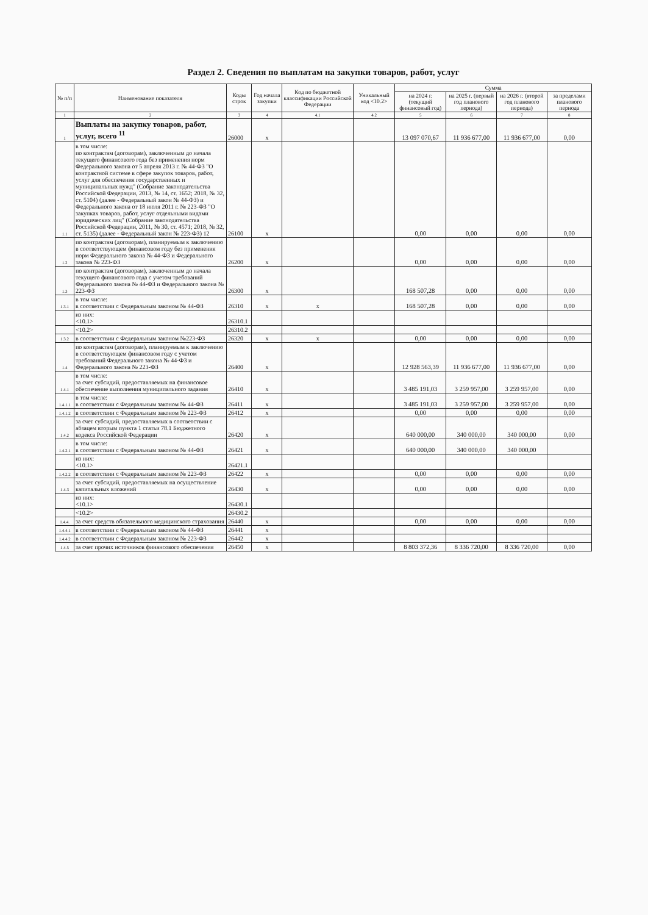Раздел 2. Сведения по выплатам на закупки товаров, работ, услуг
| № п/п | Наименование показателя | Коды строк | Год начала закупки | Код по бюджетной классификации Российской Федерации | Уникальный код <10.2> | Сумма | | | |
| --- | --- | --- | --- | --- | --- | --- | --- | --- | --- |
| | | | | | | на 2024 г. (текущий финансовый год) | на 2025 г. (первый год планового периода) | на 2026 г. (второй год планового периода) | за пределами планового периода |
| 1 | 2 | 3 | 4 | 4.1 | 4.2 | 5 | 6 | 7 | 8 |
| 1 | Выплаты на закупку товаров, работ, услуг, всего <sup>11</sup> | 26000 | x | | | 13 097 070,67 | 11 936 677,00 | 11 936 677,00 | 0,00 |
| 1.1 | в том числе: по контрактам (договорам), заключенным до начала текущего финансового года без применения норм Федерального закона от 5 апреля 2013 г. № 44-ФЗ "О контрактной системе в сфере закупок товаров, работ, услуг для обеспечения государственных и муниципальных нужд" (Собрание законодательства Российской Федерации, 2013, № 14, ст. 1652; 2018, № 32, ст. 5104) (далее - Федеральный закон № 44-ФЗ) и Федерального закона от 18 июля 2011 г. № 223-ФЗ "О закупках товаров, работ, услуг отдельными видами юридических лиц" (Собрание законодательства Российской Федерации, 2011, № 30, ст. 4571; 2018, № 32, ст. 5135) (далее - Федеральный закон № 223-ФЗ) 12 | 26100 | x | | | 0,00 | 0,00 | 0,00 | 0,00 |
| 1.2 | по контрактам (договорам), планируемым к заключению в соответствующем финансовом году без применения норм Федерального закона № 44-ФЗ и Федерального закона № 223-ФЗ | 26200 | x | | | 0,00 | 0,00 | 0,00 | 0,00 |
| 1.3 | по контрактам (договорам), заключенным до начала текущего финансового года с учетом требований Федерального закона № 44-ФЗ и Федерального закона № 223-ФЗ | 26300 | x | | | 168 507,28 | 0,00 | 0,00 | 0,00 |
| 1.3.1 | в том числе: в соответствии с Федеральным законом № 44-ФЗ | 26310 | x | x | | 168 507,28 | 0,00 | 0,00 | 0,00 |
| | из них: <10.1> | 26310.1 | | | | | | | |
| | <10.2> | 26310.2 | | | | | | | |
| 1.3.2 | в соответствии с Федеральным законом №223-ФЗ | 26320 | x | x | | 0,00 | 0,00 | 0,00 | 0,00 |
| 1.4 | по контрактам (договорам), планируемым к заключению в соответствующем финансовом году с учетом требований Федерального закона № 44-ФЗ и Федерального закона № 223-ФЗ | 26400 | x | | | 12 928 563,39 | 11 936 677,00 | 11 936 677,00 | 0,00 |
| 1.4.1 | в том числе: за счет субсидий, предоставляемых на финансовое обеспечение выполнения муниципального задания | 26410 | x | | | 3 485 191,03 | 3 259 957,00 | 3 259 957,00 | 0,00 |
| 1.4.1.1 | в том числе: в соответствии с Федеральным законом № 44-ФЗ | 26411 | x | | | 3 485 191,03 | 3 259 957,00 | 3 259 957,00 | 0,00 |
| 1.4.1.2 | в соответствии с Федеральным законом № 223-ФЗ | 26412 | x | | | 0,00 | 0,00 | 0,00 | 0,00 |
| 1.4.2 | за счет субсидий, предоставляемых в соответствии с абзацем вторым пункта 1 статьи 78.1 Бюджетного кодекса Российской Федерации | 26420 | x | | | 640 000,00 | 340 000,00 | 340 000,00 | 0,00 |
| 1.4.2.1 | в том числе: в соответствии с Федеральным законом № 44-ФЗ | 26421 | x | | | 640 000,00 | 340 000,00 | 340 000,00 | |
| | из них: <10.1> | 26421.1 | | | | | | | |
| 1.4.2.2 | в соответствии с Федеральным законом № 223-ФЗ | 26422 | x | | | 0,00 | 0,00 | 0,00 | 0,00 |
| 1.4.3 | за счет субсидий, предоставляемых на осуществление капитальных вложений | 26430 | x | | | 0,00 | 0,00 | 0,00 | 0,00 |
| | из них: <10.1> | 26430.1 | | | | | | | |
| | <10.2> | 26430.2 | | | | | | | |
| 1.4.4. | за счет средств обязательного медицинского страхования | 26440 | x | | | 0,00 | 0,00 | 0,00 | 0,00 |
| 1.4.4.1 | в соответствии с Федеральным законом № 44-ФЗ | 26441 | x | | | | | | |
| 1.4.4.2 | в соответствии с Федеральным законом № 223-ФЗ | 26442 | x | | | | | | |
| 1.4.5 | за счет прочих источников финансового обеспечения | 26450 | x | | | 8 803 372,36 | 8 336 720,00 | 8 336 720,00 | 0,00 |